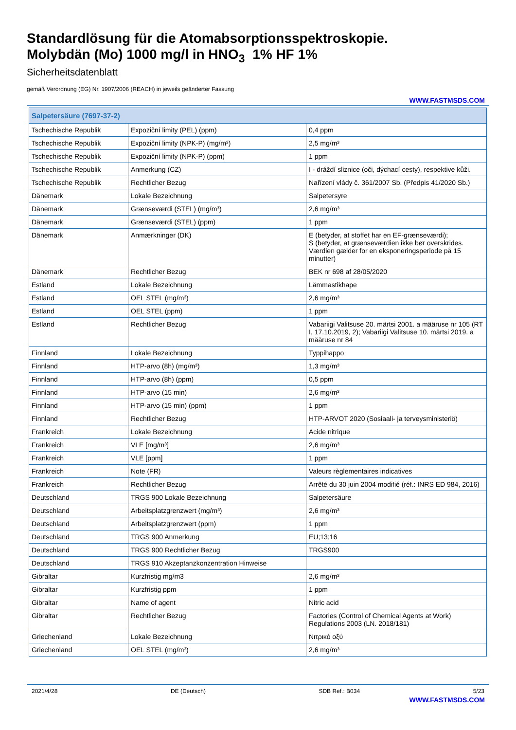Standardlösung für die Atomabsorptionsspektroskopie.
Molybdän (Mo) 1000 mg/l in HNO<sub>3</sub> 1% HF 1%
Sicherheitsdatenblatt
gemäß Verordnung (EG) Nr. 1907/2006 (REACH) in jeweils geänderter Fassung
WWW.FASTMSDS.COM
| Salpetersäure (7697-37-2) | | |
| --- | --- | --- |
| Tschechische Republik | Expoziční limity (PEL) (ppm) | 0,4 ppm |
| Tschechische Republik | Expoziční limity (NPK-P) (mg/m³) | 2,5 mg/m³ |
| Tschechische Republik | Expoziční limity (NPK-P) (ppm) | 1 ppm |
| Tschechische Republik | Anmerkung (CZ) | I - dráždí sliznice (oči, dýchací cesty), respektive kůži. |
| Tschechische Republik | Rechtlicher Bezug | Nařízení vlády č. 361/2007 Sb. (Předpis 41/2020 Sb.) |
| Dänemark | Lokale Bezeichnung | Salpetersyre |
| Dänemark | Grænseværdi (STEL) (mg/m³) | 2,6 mg/m³ |
| Dänemark | Grænseværdi (STEL) (ppm) | 1 ppm |
| Dänemark | Anmærkninger (DK) | E (betyder, at stoffet har en EF-grænseværdi); S (betyder, at grænseværdien ikke bør overskrides. Værdien gælder for en eksponeringsperiode på 15 minutter) |
| Dänemark | Rechtlicher Bezug | BEK nr 698 af 28/05/2020 |
| Estland | Lokale Bezeichnung | Lämmastikhape |
| Estland | OEL STEL (mg/m³) | 2,6 mg/m³ |
| Estland | OEL STEL (ppm) | 1 ppm |
| Estland | Rechtlicher Bezug | Vabariigi Valitsuse 20. märtsi 2001. a määruse nr 105 (RT I, 17.10.2019, 2); Vabariigi Valitsuse 10. märtsi 2019. a määruse nr 84 |
| Finnland | Lokale Bezeichnung | Typpihappo |
| Finnland | HTP-arvo (8h) (mg/m³) | 1,3 mg/m³ |
| Finnland | HTP-arvo (8h) (ppm) | 0,5 ppm |
| Finnland | HTP-arvo (15 min) | 2,6 mg/m³ |
| Finnland | HTP-arvo (15 min) (ppm) | 1 ppm |
| Finnland | Rechtlicher Bezug | HTP-ARVOT 2020 (Sosiaali- ja terveysministeriö) |
| Frankreich | Lokale Bezeichnung | Acide nitrique |
| Frankreich | VLE [mg/m³] | 2,6 mg/m³ |
| Frankreich | VLE [ppm] | 1 ppm |
| Frankreich | Note (FR) | Valeurs règlementaires indicatives |
| Frankreich | Rechtlicher Bezug | Arrêté du 30 juin 2004 modifié (réf.: INRS ED 984, 2016) |
| Deutschland | TRGS 900 Lokale Bezeichnung | Salpetersäure |
| Deutschland | Arbeitsplatzgrenzwert (mg/m³) | 2,6 mg/m³ |
| Deutschland | Arbeitsplatzgrenzwert (ppm) | 1 ppm |
| Deutschland | TRGS 900 Anmerkung | EU;13;16 |
| Deutschland | TRGS 900 Rechtlicher Bezug | TRGS900 |
| Deutschland | TRGS 910 Akzeptanzkonzentration Hinweise | |
| Gibraltar | Kurzfristig mg/m3 | 2,6 mg/m³ |
| Gibraltar | Kurzfristig ppm | 1 ppm |
| Gibraltar | Name of agent | Nitric acid |
| Gibraltar | Rechtlicher Bezug | Factories (Control of Chemical Agents at Work) Regulations 2003 (LN. 2018/181) |
| Griechenland | Lokale Bezeichnung | Νιτρικό οξύ |
| Griechenland | OEL STEL (mg/m³) | 2,6 mg/m³ |
2021/4/28 DE (Deutsch) SDB Ref.: B034 5/23
WWW.FASTMSDS.COM